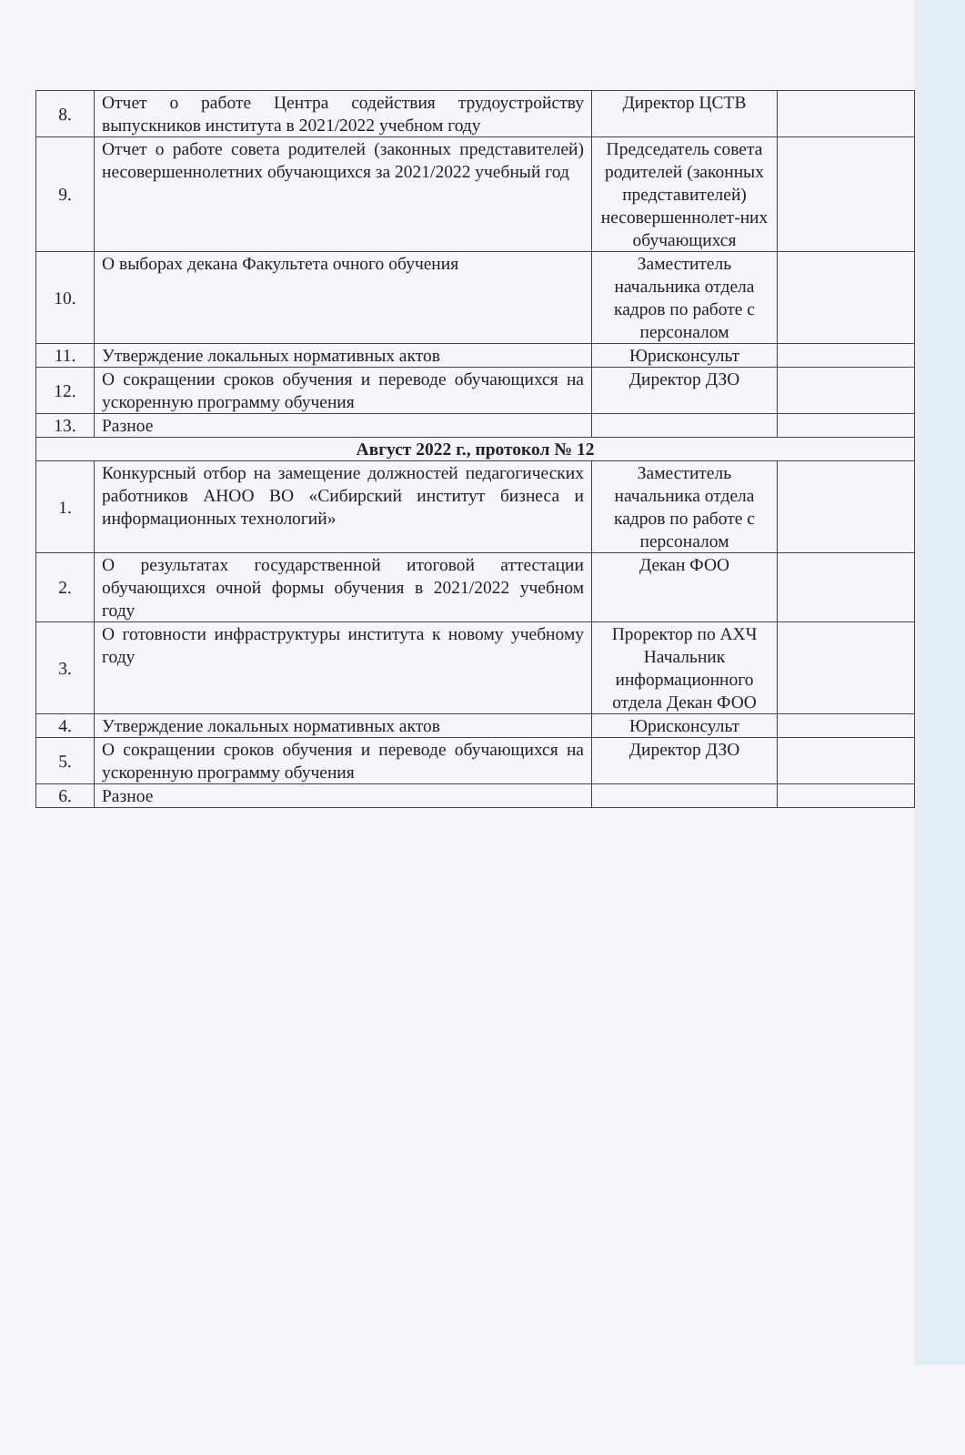| 8. | Отчет о работе Центра содействия трудоустройству выпускников института в 2021/2022 учебном году | Директор ЦСТВ | |
| 9. | Отчет о работе совета родителей (законных представителей) несовершеннолетних обучающихся за 2021/2022 учебный год | Председатель совета родителей (законных представителей) несовершеннолет-них обучающихся | |
| 10. | О выборах декана Факультета очного обучения | Заместитель начальника отдела кадров по работе с персоналом | |
| 11. | Утверждение локальных нормативных актов | Юрисконсульт | |
| 12. | О сокращении сроков обучения и переводе обучающихся на ускоренную программу обучения | Директор ДЗО | |
| 13. | Разное | | |
| Август 2022 г., протокол № 12 | | | |
| 1. | Конкурсный отбор на замещение должностей педагогических работников АНОО ВО «Сибирский институт бизнеса и информационных технологий» | Заместитель начальника отдела кадров по работе с персоналом | |
| 2. | О результатах государственной итоговой аттестации обучающихся очной формы обучения в 2021/2022 учебном году | Декан ФОО | |
| 3. | О готовности инфраструктуры института к новому учебному году | Проректор по АХЧ Начальник информационного отдела Декан ФОО | |
| 4. | Утверждение локальных нормативных актов | Юрисконсульт | |
| 5. | О сокращении сроков обучения и переводе обучающихся на ускоренную программу обучения | Директор ДЗО | |
| 6. | Разное | | |